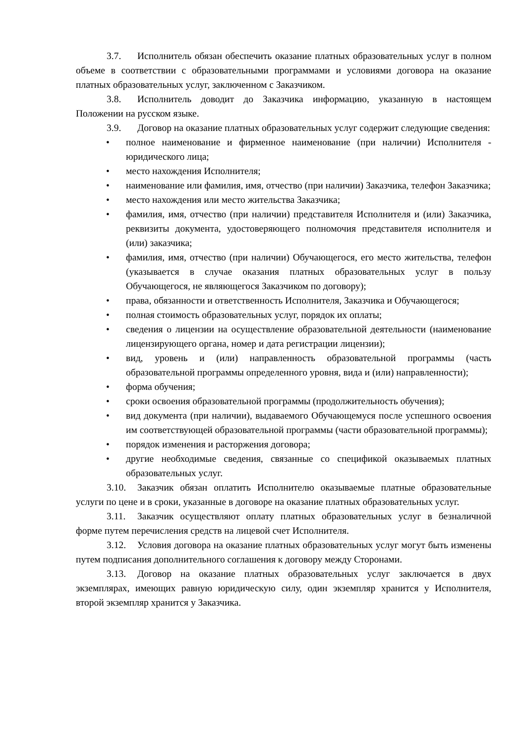3.7. Исполнитель обязан обеспечить оказание платных образовательных услуг в полном объеме в соответствии с образовательными программами и условиями договора на оказание платных образовательных услуг, заключенном с Заказчиком.
3.8. Исполнитель доводит до Заказчика информацию, указанную в настоящем Положении на русском языке.
3.9. Договор на оказание платных образовательных услуг содержит следующие сведения:
• полное наименование и фирменное наименование (при наличии) Исполнителя - юридического лица;
• место нахождения Исполнителя;
• наименование или фамилия, имя, отчество (при наличии) Заказчика, телефон Заказчика;
• место нахождения или место жительства Заказчика;
• фамилия, имя, отчество (при наличии) представителя Исполнителя и (или) Заказчика, реквизиты документа, удостоверяющего полномочия представителя исполнителя и (или) заказчика;
• фамилия, имя, отчество (при наличии) Обучающегося, его место жительства, телефон (указывается в случае оказания платных образовательных услуг в пользу Обучающегося, не являющегося Заказчиком по договору);
• права, обязанности и ответственность Исполнителя, Заказчика и Обучающегося;
• полная стоимость образовательных услуг, порядок их оплаты;
• сведения о лицензии на осуществление образовательной деятельности (наименование лицензирующего органа, номер и дата регистрации лицензии);
• вид, уровень и (или) направленность образовательной программы (часть образовательной программы определенного уровня, вида и (или) направленности);
• форма обучения;
• сроки освоения образовательной программы (продолжительность обучения);
• вид документа (при наличии), выдаваемого Обучающемуся после успешного освоения им соответствующей образовательной программы (части образовательной программы);
• порядок изменения и расторжения договора;
• другие необходимые сведения, связанные со спецификой оказываемых платных образовательных услуг.
3.10. Заказчик обязан оплатить Исполнителю оказываемые платные образовательные услуги по цене и в сроки, указанные в договоре на оказание платных образовательных услуг.
3.11. Заказчик осуществляют оплату платных образовательных услуг в безналичной форме путем перечисления средств на лицевой счет Исполнителя.
3.12. Условия договора на оказание платных образовательных услуг могут быть изменены путем подписания дополнительного соглашения к договору между Сторонами.
3.13. Договор на оказание платных образовательных услуг заключается в двух экземплярах, имеющих равную юридическую силу, один экземпляр хранится у Исполнителя, второй экземпляр хранится у Заказчика.